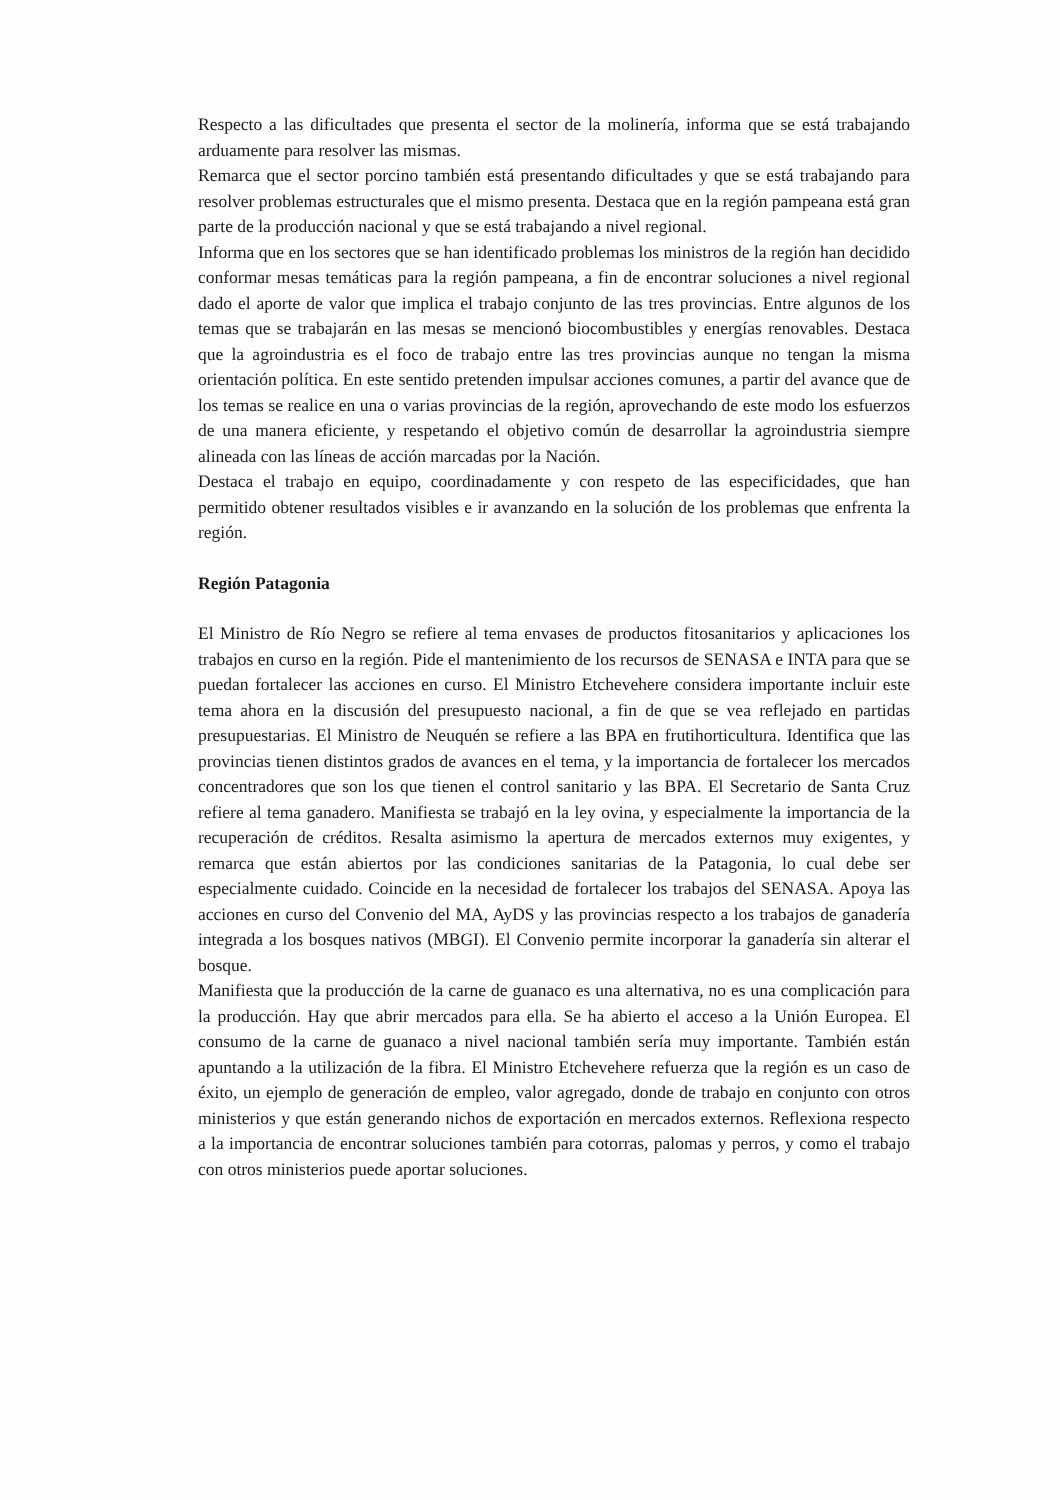Respecto a las dificultades que presenta el sector de la molinería, informa que se está trabajando arduamente para resolver las mismas.
Remarca que el sector porcino también está presentando dificultades y que se está trabajando para resolver problemas estructurales que el mismo presenta. Destaca que en la región pampeana está gran parte de la producción nacional y que se está trabajando a nivel regional.
Informa que en los sectores que se han identificado problemas los ministros de la región han decidido conformar mesas temáticas para la región pampeana, a fin de encontrar soluciones a nivel regional dado el aporte de valor que implica el trabajo conjunto de las tres provincias. Entre algunos de los temas que se trabajarán en las mesas se mencionó biocombustibles y energías renovables. Destaca que la agroindustria es el foco de trabajo entre las tres provincias aunque no tengan la misma orientación política. En este sentido pretenden impulsar acciones comunes, a partir del avance que de los temas se realice en una o varias provincias de la región, aprovechando de este modo los esfuerzos de una manera eficiente, y respetando el objetivo común de desarrollar la agroindustria siempre alineada con las líneas de acción marcadas por la Nación.
Destaca el trabajo en equipo, coordinadamente y con respeto de las especificidades, que han permitido obtener resultados visibles e ir avanzando en la solución de los problemas que enfrenta la región.
Región Patagonia
El Ministro de Río Negro se refiere al tema envases de productos fitosanitarios y aplicaciones los trabajos en curso en la región. Pide el mantenimiento de los recursos de SENASA e INTA para que se puedan fortalecer las acciones en curso. El Ministro Etchevehere considera importante incluir este tema ahora en la discusión del presupuesto nacional, a fin de que se vea reflejado en partidas presupuestarias. El Ministro de Neuquén se refiere a las BPA en frutihorticultura. Identifica que las provincias tienen distintos grados de avances en el tema, y la importancia de fortalecer los mercados concentradores que son los que tienen el control sanitario y las BPA. El Secretario de Santa Cruz refiere al tema ganadero. Manifiesta se trabajó en la ley ovina, y especialmente la importancia de la recuperación de créditos. Resalta asimismo la apertura de mercados externos muy exigentes, y remarca que están abiertos por las condiciones sanitarias de la Patagonia, lo cual debe ser especialmente cuidado. Coincide en la necesidad de fortalecer los trabajos del SENASA. Apoya las acciones en curso del Convenio del MA, AyDS y las provincias respecto a los trabajos de ganadería integrada a los bosques nativos (MBGI). El Convenio permite incorporar la ganadería sin alterar el bosque.
Manifiesta que la producción de la carne de guanaco es una alternativa, no es una complicación para la producción. Hay que abrir mercados para ella. Se ha abierto el acceso a la Unión Europea. El consumo de la carne de guanaco a nivel nacional también sería muy importante. También están apuntando a la utilización de la fibra. El Ministro Etchevehere refuerza que la región es un caso de éxito, un ejemplo de generación de empleo, valor agregado, donde de trabajo en conjunto con otros ministerios y que están generando nichos de exportación en mercados externos. Reflexiona respecto a la importancia de encontrar soluciones también para cotorras, palomas y perros, y como el trabajo con otros ministerios puede aportar soluciones.